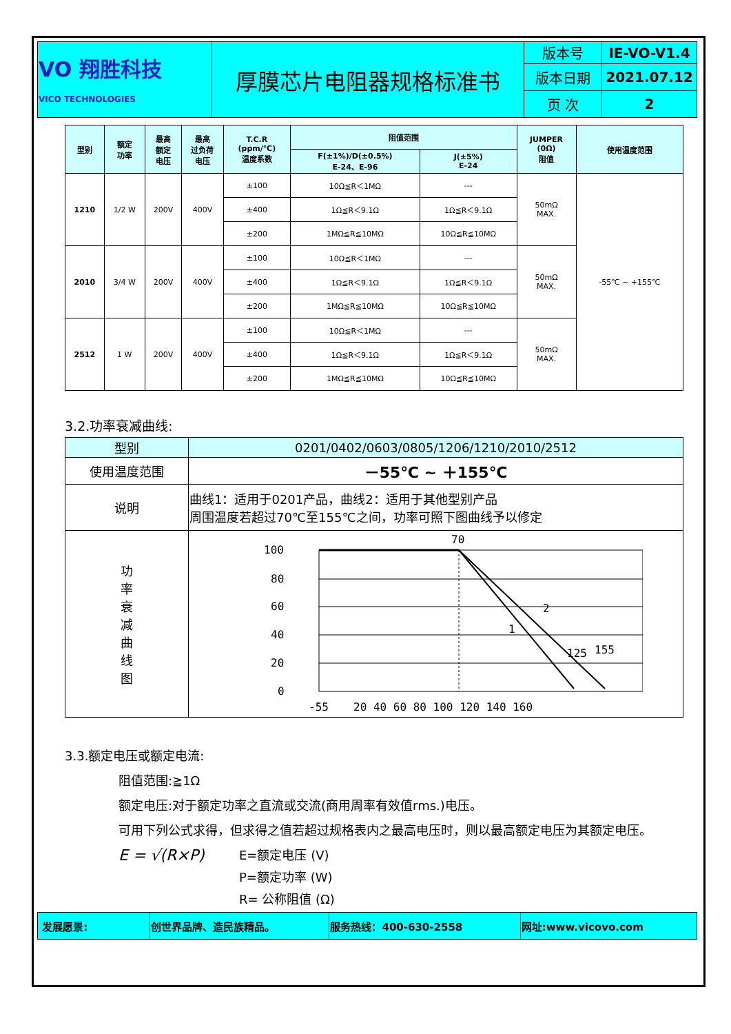| VO 翔胜科技 VICO TECHNOLOGIES | 厚膜芯片电阻器规格标准书 | 版本号 | IE-VO-V1.4 |
| | | 版本日期 | 2021.07.12 |
| | | 页 次 | 2 |
| 型别 | 额定 功率 | 最高 额定 电压 | 最高 过负荷 电压 | T.C.R (ppm/℃) 温度系数 | 阻值范围 | | JUMPER (0Ω) 阻值 | 使用温度范围 |
| --- | --- | --- | --- | --- | --- | --- | --- | --- |
| | | | | | F(±1%)/D(±0.5%) E-24、E-96 | J(±5%) E-24 | | |
| 1210 | 1/2 W | 200V | 400V | ±100 | 10Ω≦R＜1MΩ | --- | 50mΩ MAX. | -55℃ ~ +155℃ |
| | | | | ±400 | 1Ω≦R＜9.1Ω | 1Ω≦R＜9.1Ω | | |
| | | | | ±200 | 1MΩ≦R≦10MΩ | 10Ω≦R≦10MΩ | | |
| 2010 | 3/4 W | 200V | 400V | ±100 | 10Ω≦R＜1MΩ | --- | 50mΩ MAX. | |
| | | | | ±400 | 1Ω≦R＜9.1Ω | 1Ω≦R＜9.1Ω | | |
| | | | | ±200 | 1MΩ≦R≦10MΩ | 10Ω≦R≦10MΩ | | |
| 2512 | 1 W | 200V | 400V | ±100 | 10Ω≦R＜1MΩ | --- | 50mΩ MAX. | |
| | | | | ±400 | 1Ω≦R＜9.1Ω | 1Ω≦R＜9.1Ω | | |
| | | | | ±200 | 1MΩ≦R≦10MΩ | 10Ω≦R≦10MΩ | | |
3.2.功率衰减曲线:
| 型别 | 0201/0402/0603/0805/1206/1210/2010/2512 |
| 使用温度范围 | －55℃ ~ ＋155℃ |
| 说明 | 曲线1：适用于0201产品，曲线2：适用于其他型别产品 周围温度若超过70℃至155℃之间，功率可照下图曲线予以修定 |
| 功 率 衰 减 曲 线 图 | 100 80 60 40 20 0 70 2 1 125 155 -55 20 40 60 80 100 120 140 160 |
3.3.额定电压或额定电流:
阻值范围:≧1Ω
额定电压:对于额定功率之直流或交流(商用周率有效值rms.)电压。
可用下列公式求得，但求得之值若超过规格表内之最高电压时，则以最高额定电压为其额定电压。
E = √(R×P)
E=额定电压 (V)
P=额定功率 (W)
R= 公称阻值 (Ω)
| 发展愿景: | 创世界品牌、造民族精品。 | 服务热线：400-630-2558 | 网址:www.vicovo.com |